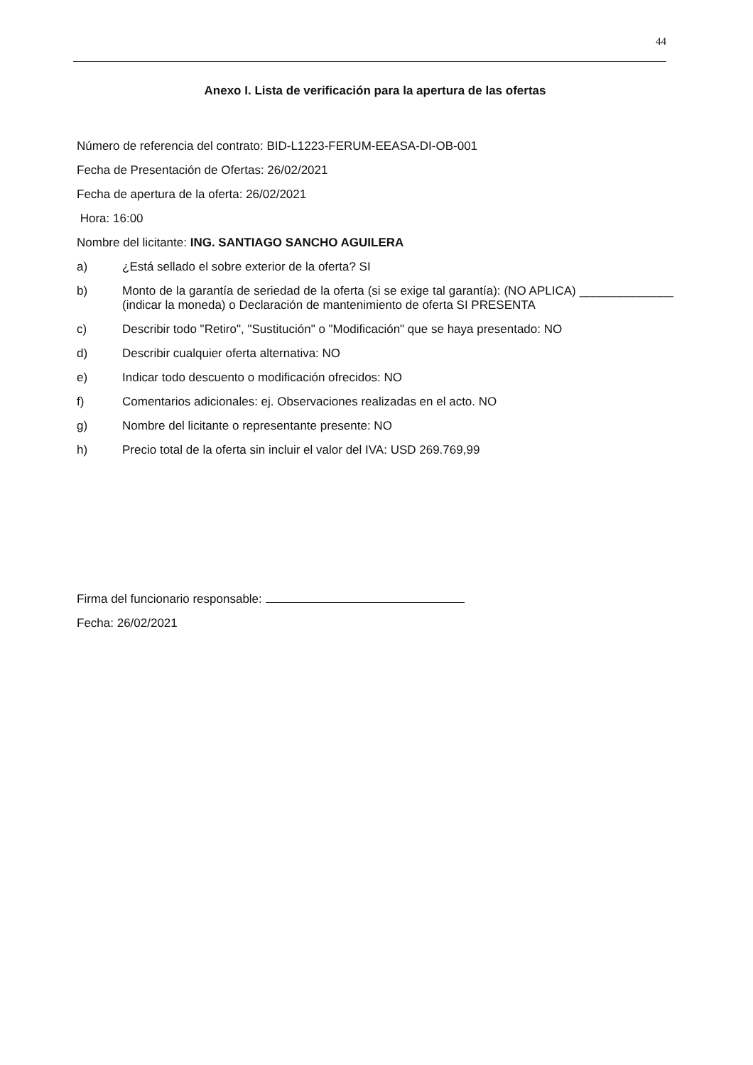44
Anexo I. Lista de verificación para la apertura de las ofertas
Número de referencia del contrato: BID-L1223-FERUM-EEASA-DI-OB-001
Fecha de Presentación de Ofertas: 26/02/2021
Fecha de apertura de la oferta: 26/02/2021
Hora: 16:00
Nombre del licitante: ING. SANTIAGO SANCHO AGUILERA
a) ¿Está sellado el sobre exterior de la oferta? SI
b) Monto de la garantía de seriedad de la oferta (si se exige tal garantía): (NO APLICA) ______________ (indicar la moneda) o Declaración de mantenimiento de oferta SI PRESENTA
c) Describir todo "Retiro", "Sustitución" o "Modificación" que se haya presentado: NO
d) Describir cualquier oferta alternativa: NO
e) Indicar todo descuento o modificación ofrecidos: NO
f) Comentarios adicionales: ej. Observaciones realizadas en el acto. NO
g) Nombre del licitante o representante presente: NO
h) Precio total de la oferta sin incluir el valor del IVA: USD 269.769,99
Firma del funcionario responsable:
Fecha: 26/02/2021